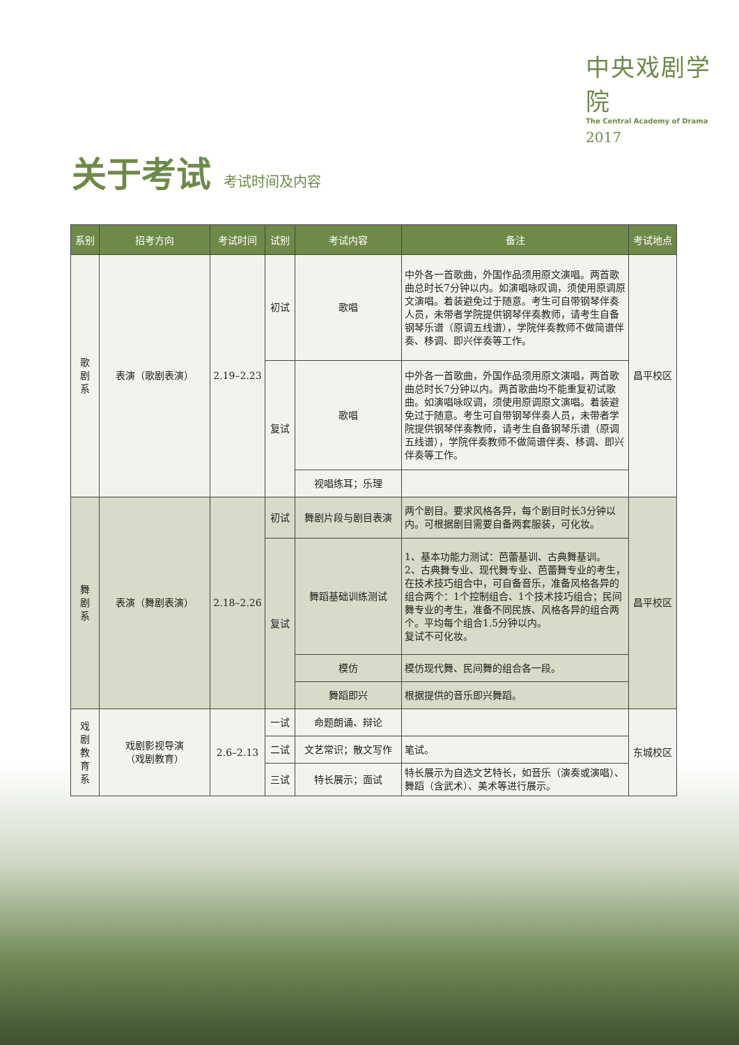中央戏剧学院
The Central Academy of Drama
2017
关于考试 考试时间及内容
| 系别 | 招考方向 | 考试时间 | 试别 | 考试内容 | 备注 | 考试地点 |
| --- | --- | --- | --- | --- | --- | --- |
| 歌 剧 系 | 表演（歌剧表演） | 2.19–2.23 | 初试 | 歌唱 | 中外各一首歌曲，外国作品须用原文演唱。两首歌曲总时长7分钟以内。如演唱咏叹调，须使用原调原文演唱。着装避免过于随意。考生可自带钢琴伴奏人员，未带者学院提供钢琴伴奏教师，请考生自备钢琴乐谱（原调五线谱），学院伴奏教师不做简谱伴奏、移调、即兴伴奏等工作。 | 昌平校区 |
| | | | 复试 | 歌唱 | 中外各一首歌曲，外国作品须用原文演唱，两首歌曲总时长7分钟以内。两首歌曲均不能重复初试歌曲。如演唱咏叹调，须使用原调原文演唱。着装避免过于随意。考生可自带钢琴伴奏人员，未带者学院提供钢琴伴奏教师，请考生自备钢琴乐谱（原调五线谱），学院伴奏教师不做简谱伴奏、移调、即兴伴奏等工作。 | |
| | | | | 视唱练耳；乐理 | | |
| 舞 剧 系 | 表演（舞剧表演） | 2.18–2.26 | 初试 | 舞剧片段与剧目表演 | 两个剧目。要求风格各异，每个剧目时长3分钟以内。可根据剧目需要自备两套服装，可化妆。 | 昌平校区 |
| | | | 复试 | 舞蹈基础训练测试 | 1、基本功能力测试：芭蕾基训、古典舞基训。 2、古典舞专业、现代舞专业、芭蕾舞专业的考生，在技术技巧组合中，可自备音乐，准备风格各异的组合两个：1个控制组合、1个技术技巧组合；民间舞专业的考生，准备不同民族、风格各异的组合两个。平均每个组合1.5分钟以内。 复试不可化妆。 | |
| | | | | 模仿 | 模仿现代舞、民间舞的组合各一段。 | |
| | | | | 舞蹈即兴 | 根据提供的音乐即兴舞蹈。 | |
| 戏 剧 教 育 系 | 戏剧影视导演 （戏剧教育） | 2.6–2.13 | 一试 | 命题朗诵、辩论 | | 东城校区 |
| | | | 二试 | 文艺常识；散文写作 | 笔试。 | |
| | | | 三试 | 特长展示；面试 | 特长展示为自选文艺特长，如音乐（演奏或演唱）、舞蹈（含武术）、美术等进行展示。 | |